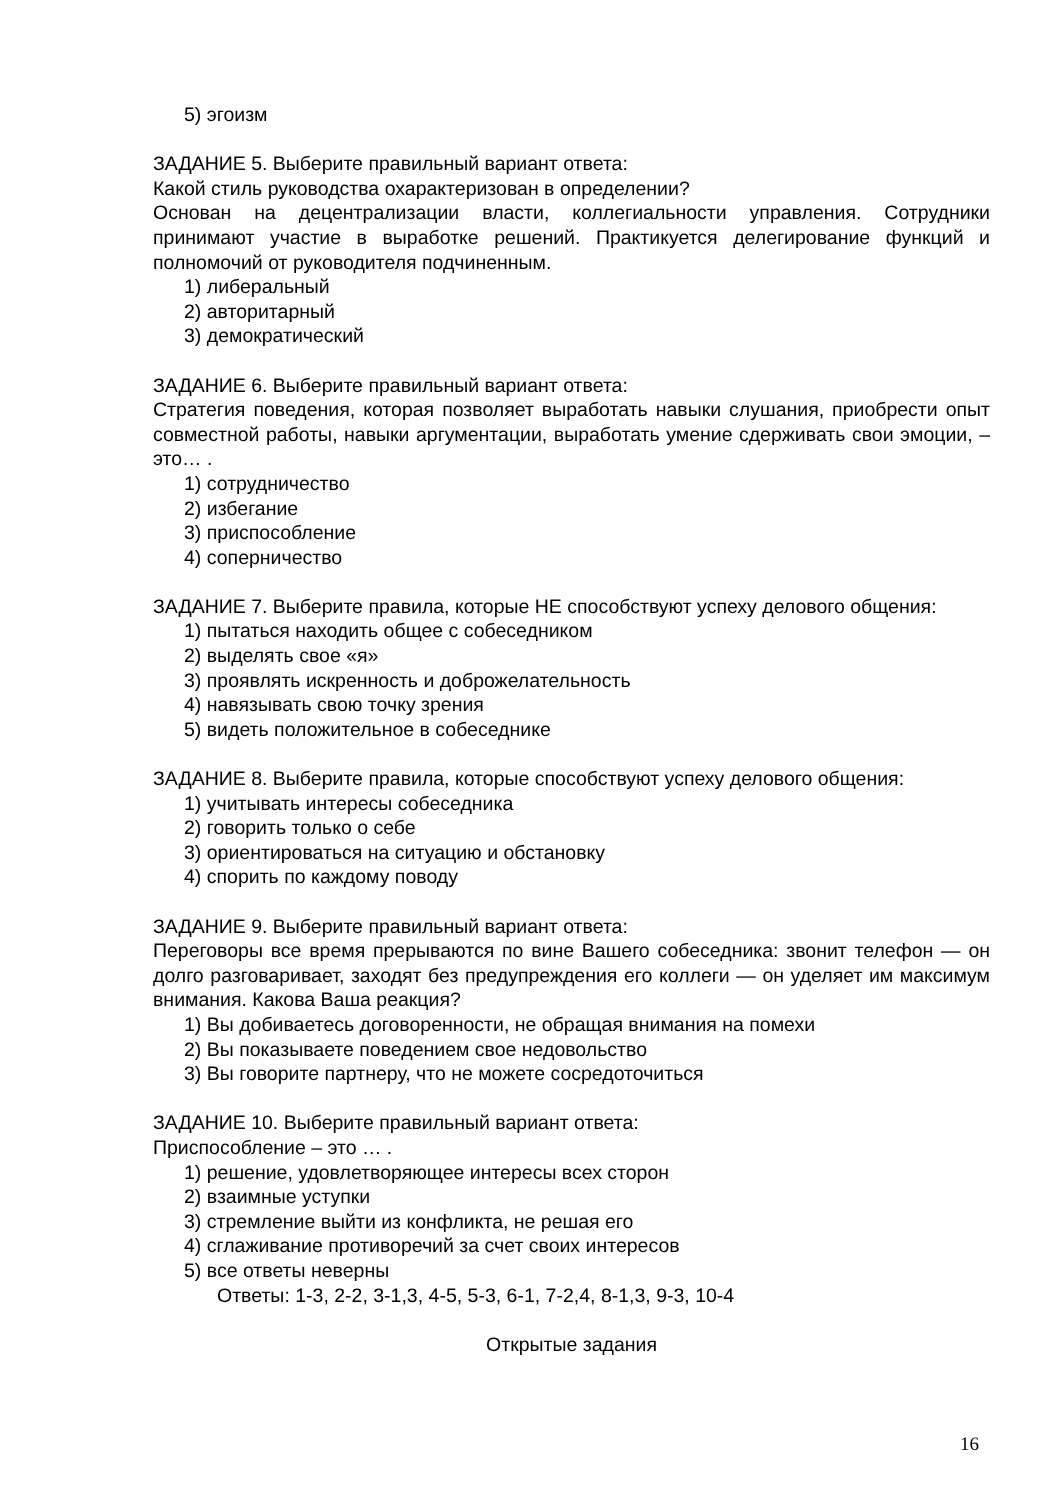5) эгоизм
ЗАДАНИЕ 5. Выберите правильный вариант ответа:
Какой стиль руководства охарактеризован в определении?
Основан на децентрализации власти, коллегиальности управления. Сотрудники принимают участие в выработке решений. Практикуется делегирование функций и полномочий от руководителя подчиненным.
1) либеральный
2) авторитарный
3) демократический
ЗАДАНИЕ 6. Выберите правильный вариант ответа:
Стратегия поведения, которая позволяет выработать навыки слушания, приобрести опыт совместной работы, навыки аргументации, выработать умение сдерживать свои эмоции, – это… .
1) сотрудничество
2) избегание
3) приспособление
4) соперничество
ЗАДАНИЕ 7. Выберите правила, которые НЕ способствуют успеху делового общения:
1) пытаться находить общее с собеседником
2) выделять свое «я»
3) проявлять искренность и доброжелательность
4) навязывать свою точку зрения
5) видеть положительное в собеседнике
ЗАДАНИЕ 8. Выберите правила, которые способствуют успеху делового общения:
1) учитывать интересы собеседника
2) говорить только о себе
3) ориентироваться на ситуацию и обстановку
4) спорить по каждому поводу
ЗАДАНИЕ 9. Выберите правильный вариант ответа:
Переговоры все время прерываются по вине Вашего собеседника: звонит телефон — он долго разговаривает, заходят без предупреждения его коллеги — он уделяет им максимум внимания. Какова Ваша реакция?
1) Вы добиваетесь договоренности, не обращая внимания на помехи
2) Вы показываете поведением свое недовольство
3) Вы говорите партнеру, что не можете сосредоточиться
ЗАДАНИЕ 10. Выберите правильный вариант ответа:
Приспособление – это … .
1) решение, удовлетворяющее интересы всех сторон
2) взаимные уступки
3) стремление выйти из конфликта, не решая его
4) сглаживание противоречий за счет своих интересов
5) все ответы неверны
Ответы: 1-3, 2-2, 3-1,3, 4-5, 5-3, 6-1, 7-2,4, 8-1,3, 9-3, 10-4
Открытые задания
16